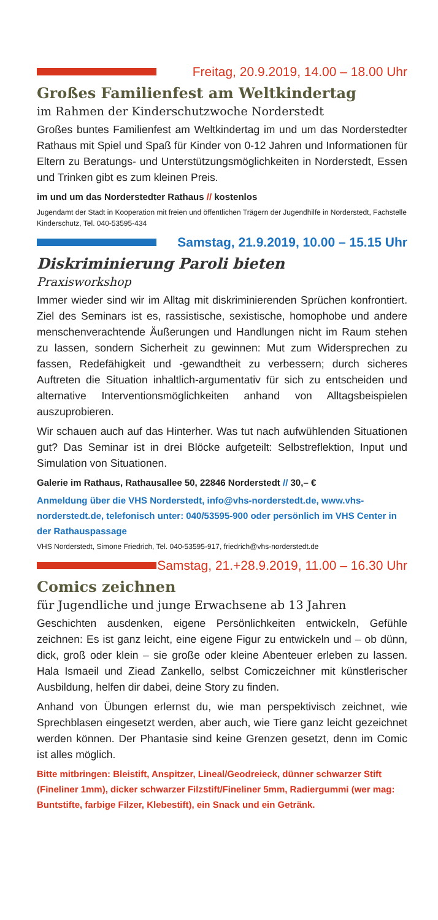Freitag, 20.9.2019, 14.00 – 18.00 Uhr
Großes Familienfest am Weltkindertag
im Rahmen der Kinderschutzwoche Norderstedt
Großes buntes Familienfest am Weltkindertag im und um das Norderstedter Rathaus mit Spiel und Spaß für Kinder von 0-12 Jahren und Informationen für Eltern zu Beratungs- und Unterstützungsmöglichkeiten in Norderstedt, Essen und Trinken gibt es zum kleinen Preis.
im und um das Norderstedter Rathaus // kostenlos
Jugendamt der Stadt in Kooperation mit freien und öffentlichen Trägern der Jugendhilfe in Norderstedt, Fachstelle Kinderschutz, Tel. 040-53595-434
Samstag, 21.9.2019, 10.00 – 15.15 Uhr
Diskriminierung Paroli bieten
Praxisworkshop
Immer wieder sind wir im Alltag mit diskriminierenden Sprüchen konfrontiert. Ziel des Seminars ist es, rassistische, sexistische, homophobe und andere menschenverachtende Äußerungen und Handlungen nicht im Raum stehen zu lassen, sondern Sicherheit zu gewinnen: Mut zum Widersprechen zu fassen, Redefähigkeit und -gewandtheit zu verbessern; durch sicheres Auftreten die Situation inhaltlich-argumentativ für sich zu entscheiden und alternative Interventionsmöglichkeiten anhand von Alltagsbeispielen auszuprobieren.
Wir schauen auch auf das Hinterher. Was tut nach aufwühlenden Situationen gut? Das Seminar ist in drei Blöcke aufgeteilt: Selbstreflektion, Input und Simulation von Situationen.
Galerie im Rathaus, Rathausallee 50, 22846 Norderstedt // 30,– €
Anmeldung über die VHS Norderstedt, info@vhs-norderstedt.de, www.vhs-norderstedt.de, telefonisch unter: 040/53595-900 oder persönlich im VHS Center in der Rathauspassage
VHS Norderstedt, Simone Friedrich, Tel. 040-53595-917, friedrich@vhs-norderstedt.de
Samstag, 21.+28.9.2019, 11.00 – 16.30 Uhr
Comics zeichnen
für Jugendliche und junge Erwachsene ab 13 Jahren
Geschichten ausdenken, eigene Persönlichkeiten entwickeln, Gefühle zeichnen: Es ist ganz leicht, eine eigene Figur zu entwickeln und – ob dünn, dick, groß oder klein – sie große oder kleine Abenteuer erleben zu lassen. Hala Ismaeil und Ziead Zankello, selbst Comiczeichner mit künstlerischer Ausbildung, helfen dir dabei, deine Story zu finden.
Anhand von Übungen erlernst du, wie man perspektivisch zeichnet, wie Sprechblasen eingesetzt werden, aber auch, wie Tiere ganz leicht gezeichnet werden können. Der Phantasie sind keine Grenzen gesetzt, denn im Comic ist alles möglich.
Bitte mitbringen: Bleistift, Anspitzer, Lineal/Geodreieck, dünner schwarzer Stift (Fineliner 1mm), dicker schwarzer Filzstift/Fineliner 5mm, Radiergummi (wer mag: Buntstifte, farbige Filzer, Klebestift), ein Snack und ein Getränk.